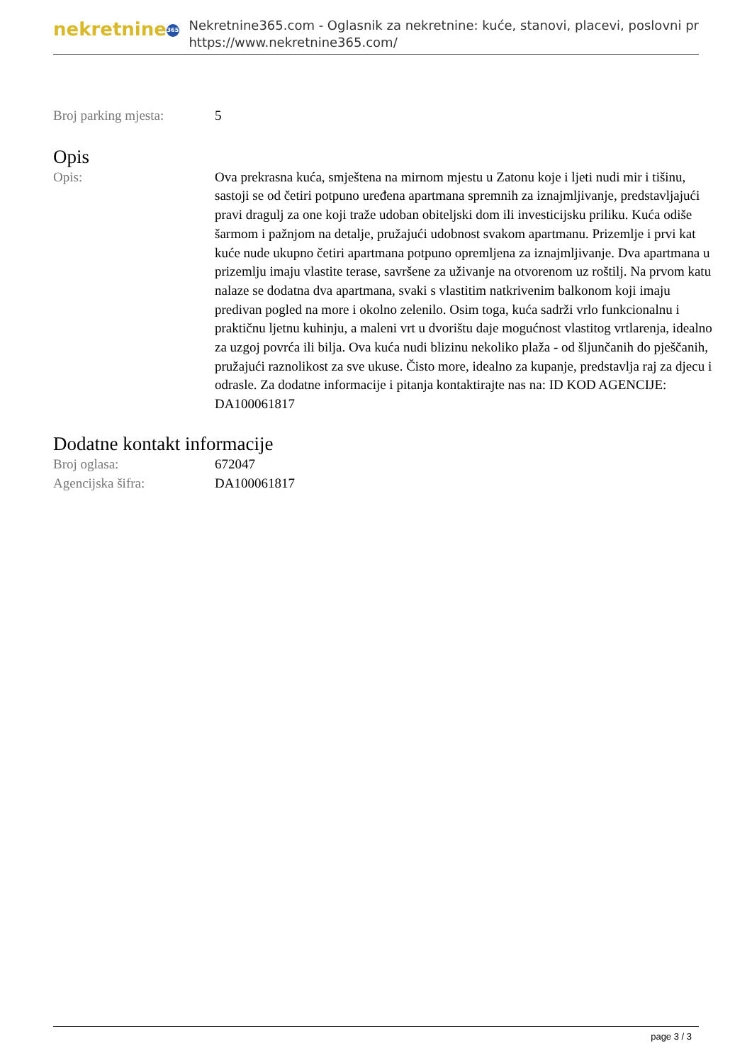nekretnine 365
Nekretnine365.com - Oglasnik za nekretnine: kuće, stanovi, placevi, poslovni pr
https://www.nekretnine365.com/
| Broj parking mjesta: | 5 |
Opis
| Opis: | Ova prekrasna kuća, smještena na mirnom mjestu u Zatonu koje i ljeti nudi mir i tišinu, sastoji se od četiri potpuno uređena apartmana spremnih za iznajmljivanje, predstavljajući pravi dragulj za one koji traže udoban obiteljski dom ili investicijsku priliku. Kuća odiše šarmom i pažnjom na detalje, pružajući udobnost svakom apartmanu. Prizemlje i prvi kat kuće nude ukupno četiri apartmana potpuno opremljena za iznajmljivanje. Dva apartmana u prizemlju imaju vlastite terase, savršene za uživanje na otvorenom uz roštilj. Na prvom katu nalaze se dodatna dva apartmana, svaki s vlastitim natkrivenim balkonom koji imaju predivan pogled na more i okolno zelenilo. Osim toga, kuća sadrži vrlo funkcionalnu i praktičnu ljetnu kuhinju, a maleni vrt u dvorištu daje mogućnost vlastitog vrtlarenja, idealno za uzgoj povrća ili bilja. Ova kuća nudi blizinu nekoliko plaža - od šljunčanih do pješčanih, pružajući raznolikost za sve ukuse. Čisto more, idealno za kupanje, predstavlja raj za djecu i odrasle. Za dodatne informacije i pitanja kontaktirajte nas na: ID KOD AGENCIJE: DA100061817 |
Dodatne kontakt informacije
| Broj oglasa: | 672047 |
| Agencijska šifra: | DA100061817 |
page 3 / 3